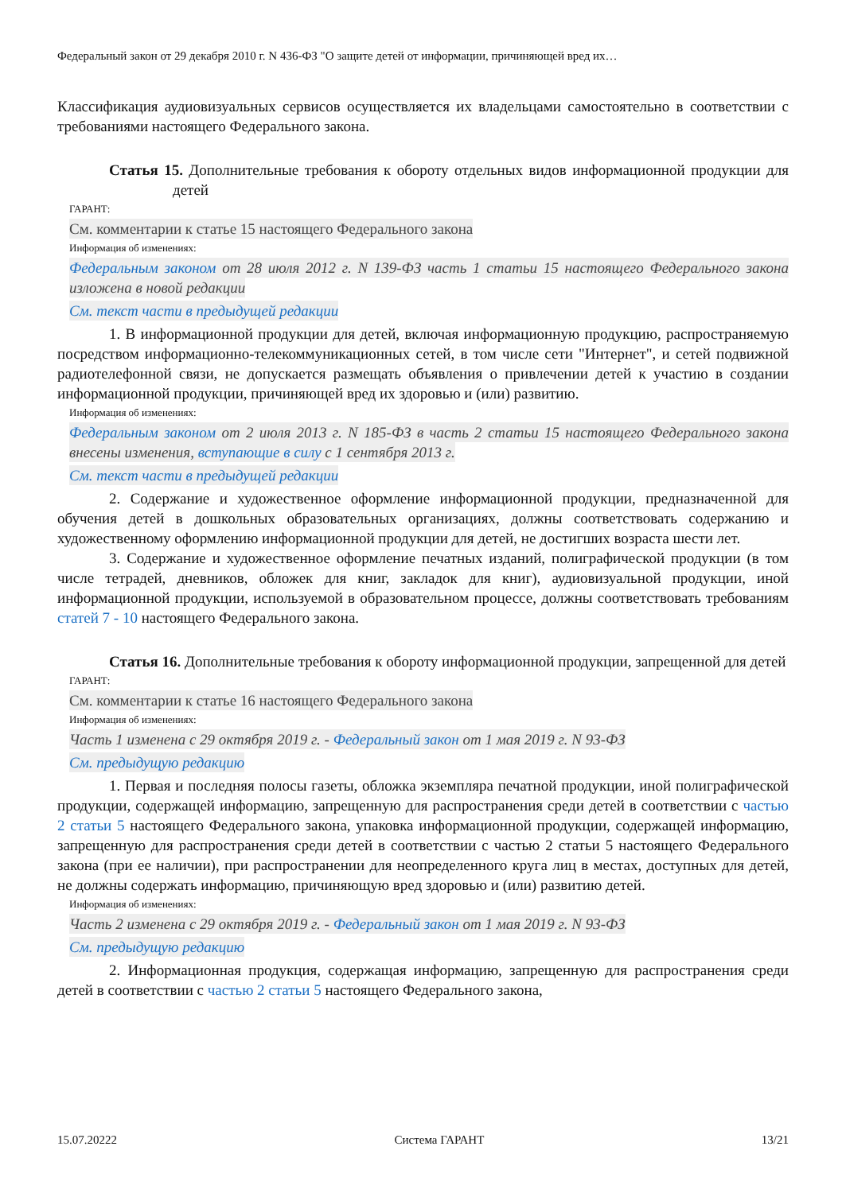Федеральный закон от 29 декабря 2010 г. N 436-ФЗ "О защите детей от информации, причиняющей вред их…
Классификация аудиовизуальных сервисов осуществляется их владельцами самостоятельно в соответствии с требованиями настоящего Федерального закона.
Статья 15. Дополнительные требования к обороту отдельных видов информационной продукции для детей
ГАРАНТ:
См. комментарии к статье 15 настоящего Федерального закона
Информация об изменениях:
Федеральным законом от 28 июля 2012 г. N 139-ФЗ часть 1 статьи 15 настоящего Федерального закона изложена в новой редакции
См. текст части в предыдущей редакции
1. В информационной продукции для детей, включая информационную продукцию, распространяемую посредством информационно-телекоммуникационных сетей, в том числе сети "Интернет", и сетей подвижной радиотелефонной связи, не допускается размещать объявления о привлечении детей к участию в создании информационной продукции, причиняющей вред их здоровью и (или) развитию.
Информация об изменениях:
Федеральным законом от 2 июля 2013 г. N 185-ФЗ в часть 2 статьи 15 настоящего Федерального закона внесены изменения, вступающие в силу с 1 сентября 2013 г.
См. текст части в предыдущей редакции
2. Содержание и художественное оформление информационной продукции, предназначенной для обучения детей в дошкольных образовательных организациях, должны соответствовать содержанию и художественному оформлению информационной продукции для детей, не достигших возраста шести лет.
3. Содержание и художественное оформление печатных изданий, полиграфической продукции (в том числе тетрадей, дневников, обложек для книг, закладок для книг), аудиовизуальной продукции, иной информационной продукции, используемой в образовательном процессе, должны соответствовать требованиям статей 7 - 10 настоящего Федерального закона.
Статья 16. Дополнительные требования к обороту информационной продукции, запрещенной для детей
ГАРАНТ:
См. комментарии к статье 16 настоящего Федерального закона
Информация об изменениях:
Часть 1 изменена с 29 октября 2019 г. - Федеральный закон от 1 мая 2019 г. N 93-ФЗ
См. предыдущую редакцию
1. Первая и последняя полосы газеты, обложка экземпляра печатной продукции, иной полиграфической продукции, содержащей информацию, запрещенную для распространения среди детей в соответствии с частью 2 статьи 5 настоящего Федерального закона, упаковка информационной продукции, содержащей информацию, запрещенную для распространения среди детей в соответствии с частью 2 статьи 5 настоящего Федерального закона (при ее наличии), при распространении для неопределенного круга лиц в местах, доступных для детей, не должны содержать информацию, причиняющую вред здоровью и (или) развитию детей.
Информация об изменениях:
Часть 2 изменена с 29 октября 2019 г. - Федеральный закон от 1 мая 2019 г. N 93-ФЗ
См. предыдущую редакцию
2. Информационная продукция, содержащая информацию, запрещенную для распространения среди детей в соответствии с частью 2 статьи 5 настоящего Федерального закона,
15.07.20222 Система ГАРАНТ 13/21